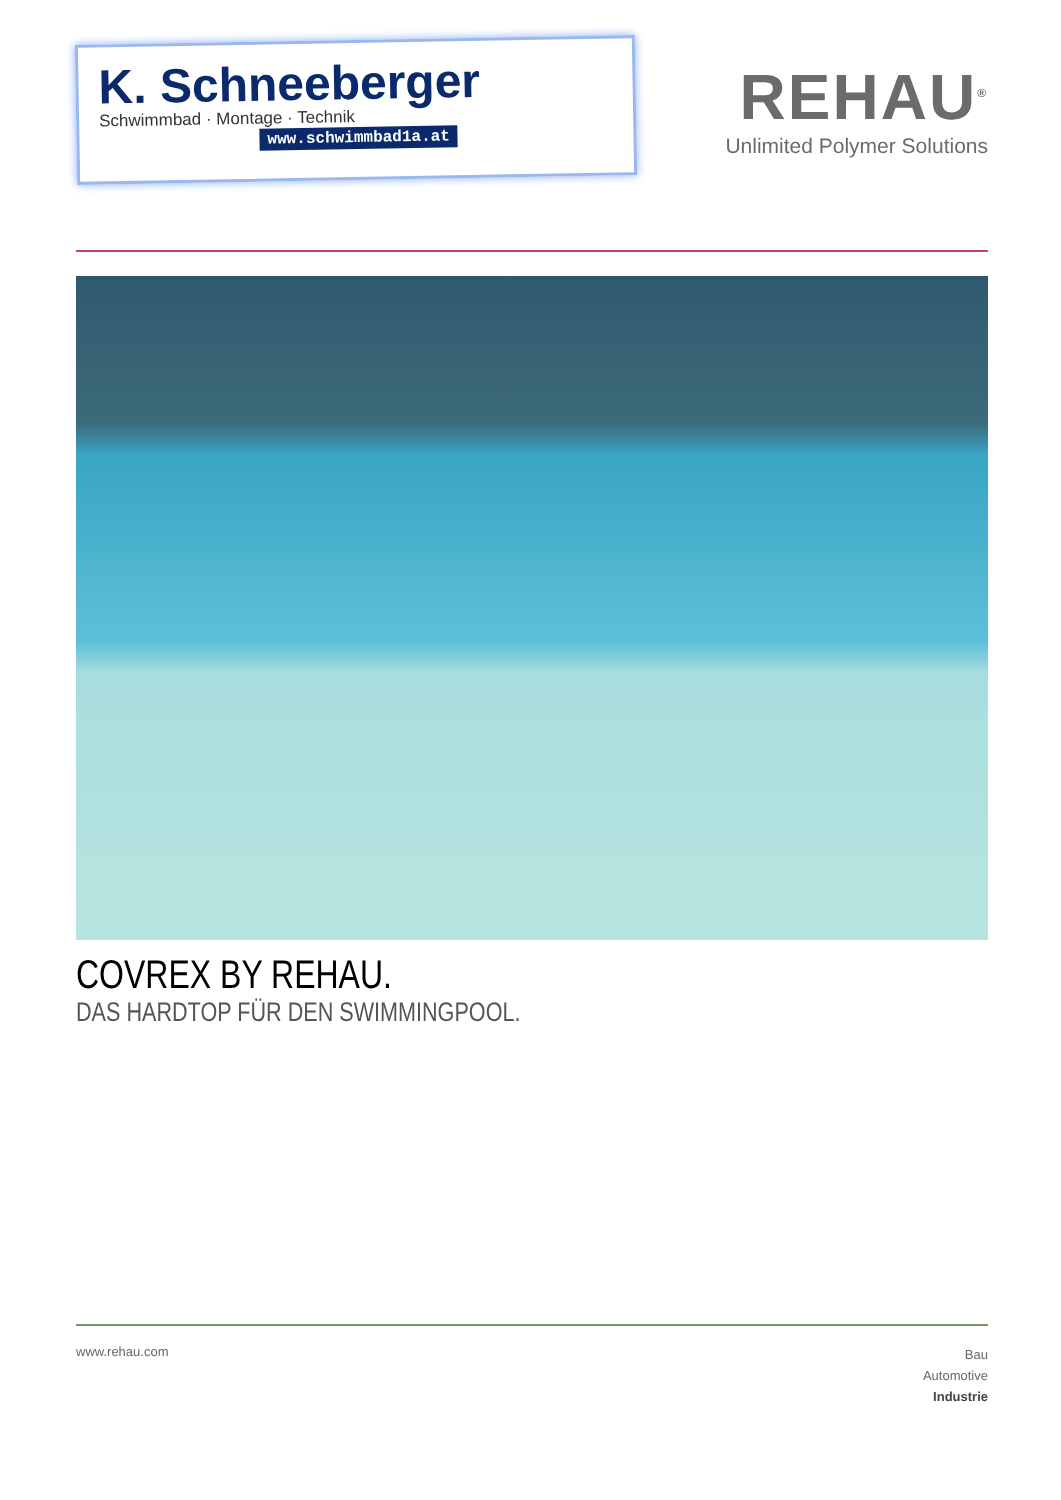K. Schneeberger
Schwimmbad · Montage · Technik
www.schwimmbad1a.at
REHAU<sup>®</sup>
Unlimited Polymer Solutions
COVREX BY REHAU.
DAS HARDTOP FÜR DEN SWIMMINGPOOL.
www.rehau.com
Bau
Automotive
Industrie